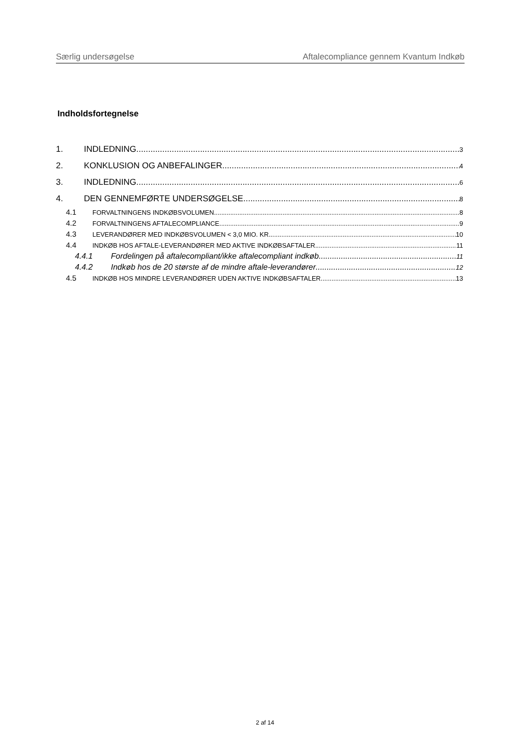Særlig undersøgelse Aftalecompliance gennem Kvantum Indkøb
Indholdsfortegnelse
1. INDLEDNING 3
2. KONKLUSION OG ANBEFALINGER 4
3. INDLEDNING 6
4. DEN GENNEMFØRTE UNDERSØGELSE 8
4.1 FORVALTNINGENS INDKØBSVOLUMEN 8
4.2 FORVALTNINGENS AFTALECOMPLIANCE 9
4.3 LEVERANDØRER MED INDKØBSVOLUMEN < 3,0 MIO. KR. 10
4.4 INDKØB HOS AFTALE-LEVERANDØRER MED AKTIVE INDKØBSAFTALER 11
4.4.1 Fordelingen på aftalecompliant/ikke aftalecompliant indkøb 11
4.4.2 Indkøb hos de 20 største af de mindre aftale-leverandører 12
4.5 INDKØB HOS MINDRE LEVERANDØRER UDEN AKTIVE INDKØBSAFTALER 13
2 af 14